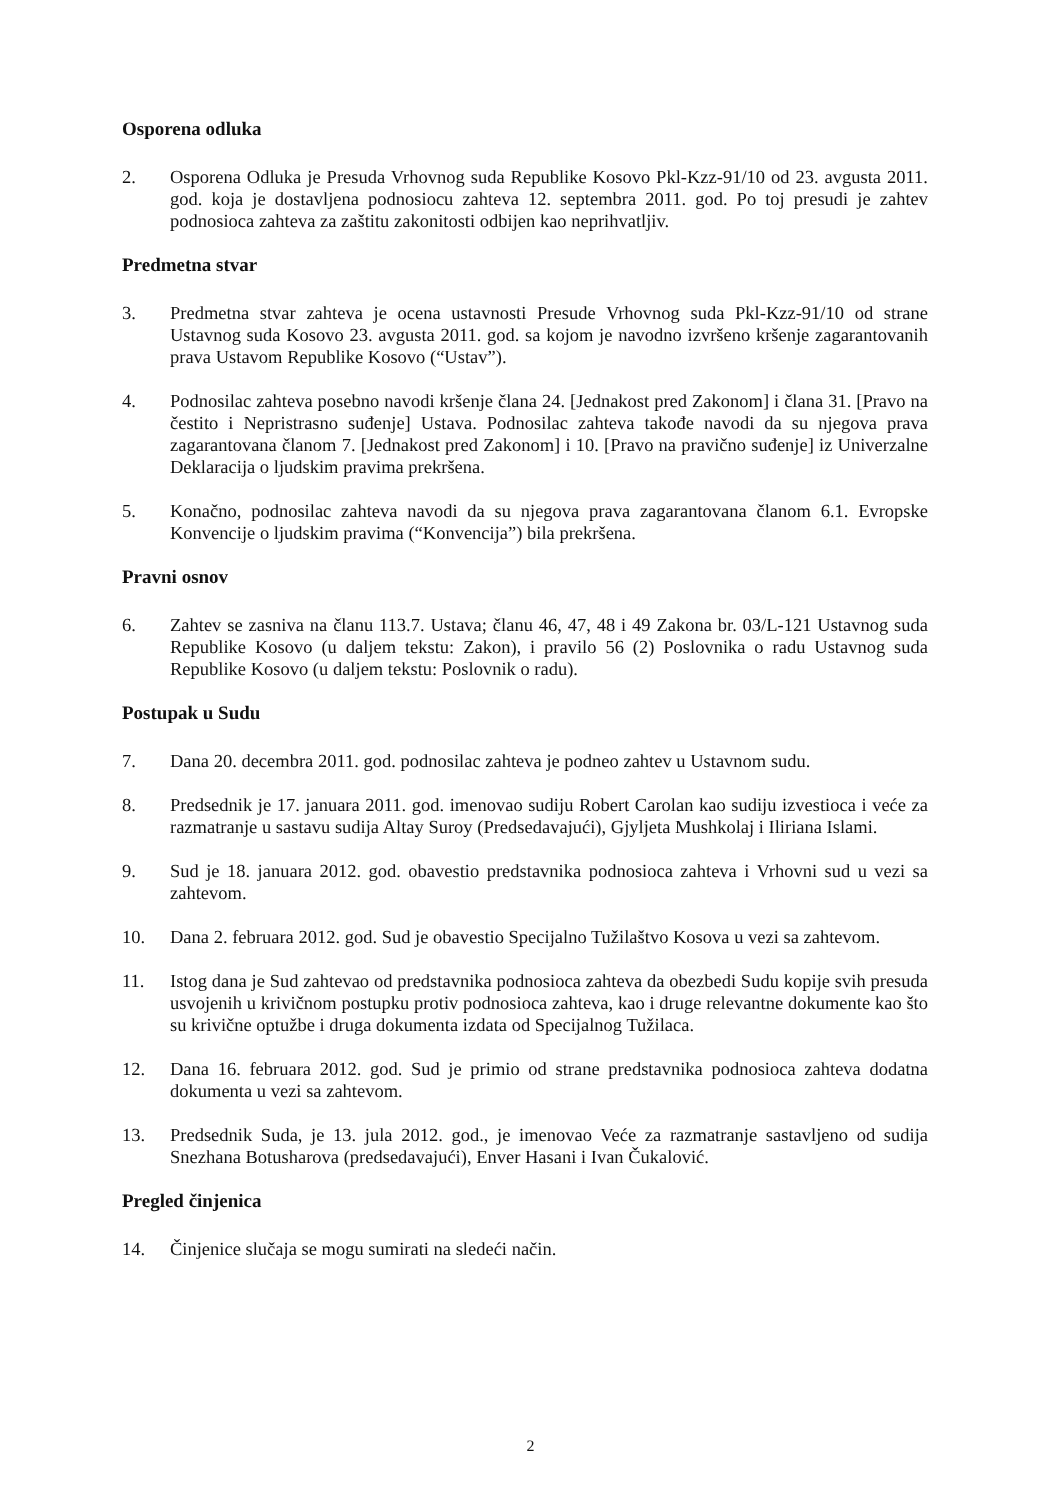Osporena odluka
2. Osporena Odluka je Presuda Vrhovnog suda Republike Kosovo Pkl-Kzz-91/10 od 23. avgusta 2011. god. koja je dostavljena podnosiocu zahteva 12. septembra 2011. god. Po toj presudi je zahtev podnosioca zahteva za zaštitu zakonitosti odbijen kao neprihvatljiv.
Predmetna stvar
3. Predmetna stvar zahteva je ocena ustavnosti Presude Vrhovnog suda Pkl-Kzz-91/10 od strane Ustavnog suda Kosovo 23. avgusta 2011. god. sa kojom je navodno izvršeno kršenje zagarantovanih prava Ustavom Republike Kosovo (“Ustav”).
4. Podnosilac zahteva posebno navodi kršenje člana 24. [Jednakost pred Zakonom] i člana 31. [Pravo na čestito i Nepristrasno suđenje] Ustava. Podnosilac zahteva takođe navodi da su njegova prava zagarantovana članom 7. [Jednakost pred Zakonom] i 10. [Pravo na pravično suđenje] iz Univerzalne Deklaracija o ljudskim pravima prekršena.
5. Konačno, podnosilac zahteva navodi da su njegova prava zagarantovana članom 6.1. Evropske Konvencije o ljudskim pravima (“Konvencija”) bila prekršena.
Pravni osnov
6. Zahtev se zasniva na članu 113.7. Ustava; članu 46, 47, 48 i 49 Zakona br. 03/L-121 Ustavnog suda Republike Kosovo (u daljem tekstu: Zakon), i pravilo 56 (2) Poslovnika o radu Ustavnog suda Republike Kosovo (u daljem tekstu: Poslovnik o radu).
Postupak u Sudu
7. Dana 20. decembra 2011. god. podnosilac zahteva je podneo zahtev u Ustavnom sudu.
8. Predsednik je 17. januara 2011. god. imenovao sudiju Robert Carolan kao sudiju izvestioca i veće za razmatranje u sastavu sudija Altay Suroy (Predsedavajući), Gjyljeta Mushkolaj i Iliriana Islami.
9. Sud je 18. januara 2012. god. obavestio predstavnika podnosioca zahteva i Vrhovni sud u vezi sa zahtevom.
10. Dana 2. februara 2012. god. Sud je obavestio Specijalno Tužilaštvo Kosova u vezi sa zahtevom.
11. Istog dana je Sud zahtevao od predstavnika podnosioca zahteva da obezbedi Sudu kopije svih presuda usvojenih u krivičnom postupku protiv podnosioca zahteva, kao i druge relevantne dokumente kao što su krivične optužbe i druga dokumenta izdata od Specijalnog Tužilaca.
12. Dana 16. februara 2012. god. Sud je primio od strane predstavnika podnosioca zahteva dodatna dokumenta u vezi sa zahtevom.
13. Predsednik Suda, je 13. jula 2012. god., je imenovao Veće za razmatranje sastavljeno od sudija Snezhana Botusharova (predsedavajući), Enver Hasani i Ivan Čukalović.
Pregled činjenica
14. Činjenice slučaja se mogu sumirati na sledeći način.
2